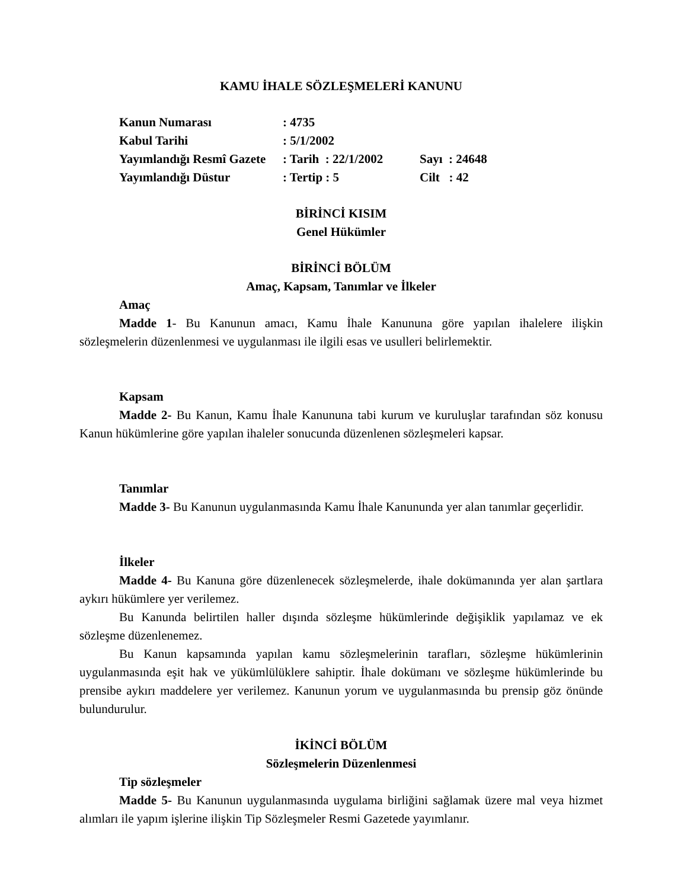KAMU İHALE SÖZLEŞMELERİ KANUNU
| Kanun Numarası | : 4735 | |
| Kabul Tarihi | : 5/1/2002 | |
| Yayımlandığı Resmî Gazete | : Tarih : 22/1/2002 | Sayı : 24648 |
| Yayımlandığı Düstur | : Tertip : 5 | Cilt : 42 |
BİRİNCİ KISIM
Genel Hükümler
BİRİNCİ BÖLÜM
Amaç, Kapsam, Tanımlar ve İlkeler
Amaç
Madde 1- Bu Kanunun amacı, Kamu İhale Kanununa göre yapılan ihalelere ilişkin sözleşmelerin düzenlenmesi ve uygulanması ile ilgili esas ve usulleri belirlemektir.
Kapsam
Madde 2- Bu Kanun, Kamu İhale Kanununa tabi kurum ve kuruluşlar tarafından söz konusu Kanun hükümlerine göre yapılan ihaleler sonucunda düzenlenen sözleşmeleri kapsar.
Tanımlar
Madde 3- Bu Kanunun uygulanmasında Kamu İhale Kanununda yer alan tanımlar geçerlidir.
İlkeler
Madde 4- Bu Kanuna göre düzenlenecek sözleşmelerde, ihale dokümanında yer alan şartlara aykırı hükümlere yer verilemez.
Bu Kanunda belirtilen haller dışında sözleşme hükümlerinde değişiklik yapılamaz ve ek sözleşme düzenlenemez.
Bu Kanun kapsamında yapılan kamu sözleşmelerinin tarafları, sözleşme hükümlerinin uygulanmasında eşit hak ve yükümlülüklere sahiptir. İhale dokümanı ve sözleşme hükümlerinde bu prensibe aykırı maddelere yer verilemez. Kanunun yorum ve uygulanmasında bu prensip göz önünde bulundurulur.
İKİNCİ BÖLÜM
Sözleşmelerin Düzenlenmesi
Tip sözleşmeler
Madde 5- Bu Kanunun uygulanmasında uygulama birliğini sağlamak üzere mal veya hizmet alımları ile yapım işlerine ilişkin Tip Sözleşmeler Resmi Gazetede yayımlanır.